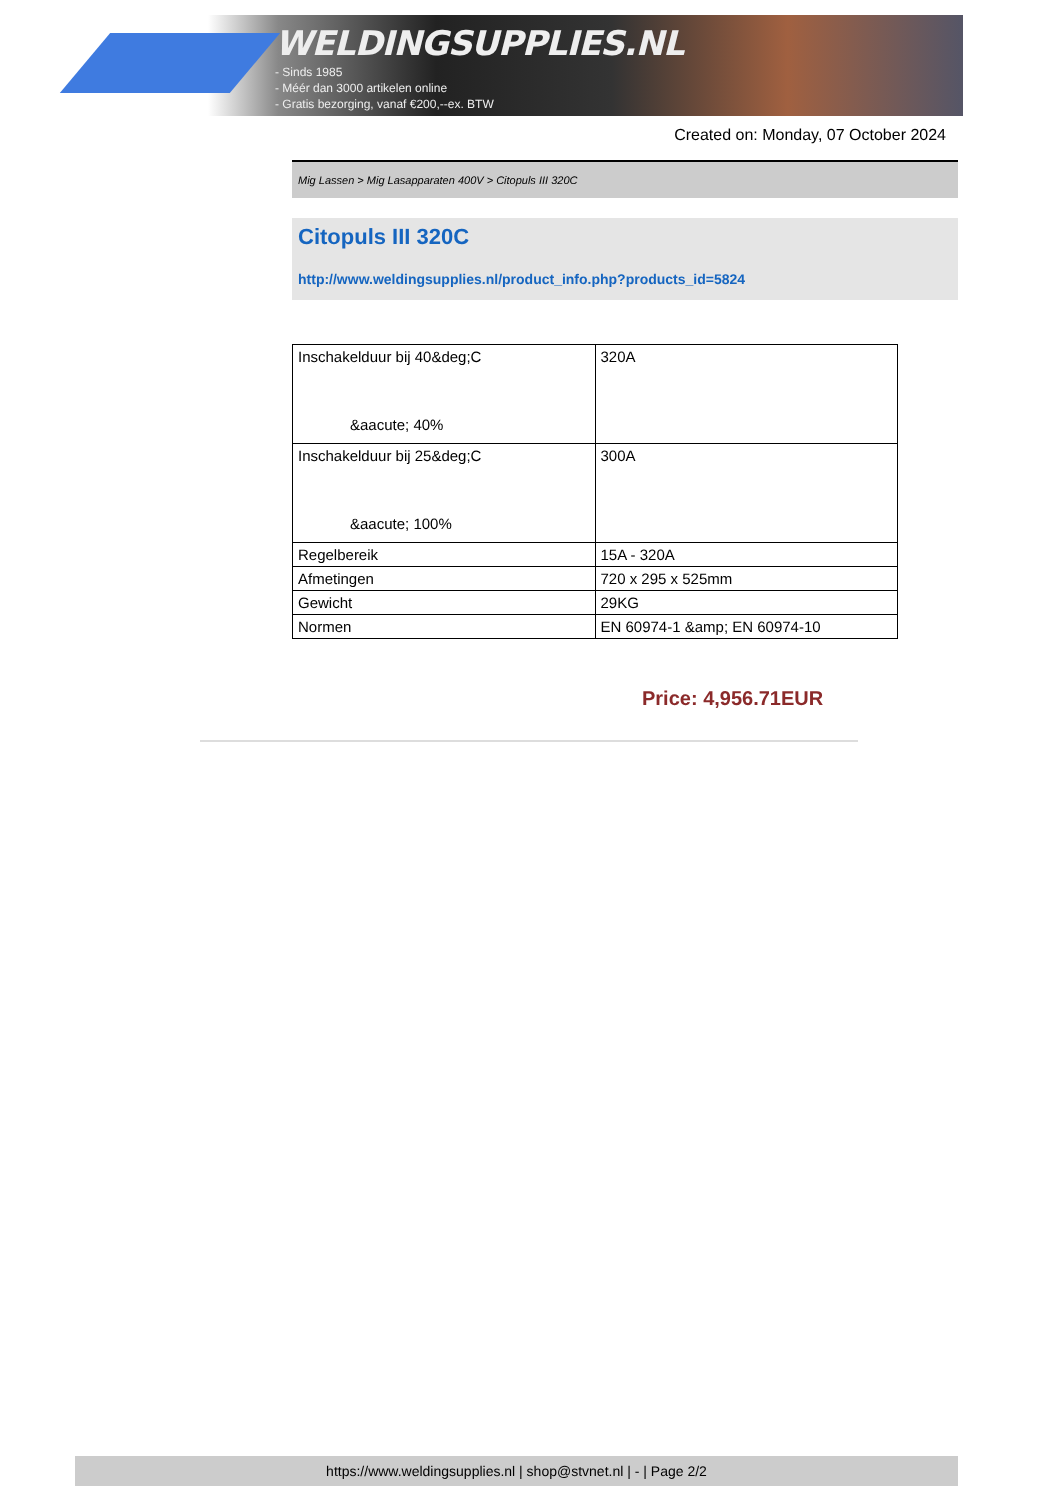WELDINGSUPPLIES.NL
- Sinds 1985
- Méér dan 3000 artikelen online
- Gratis bezorging, vanaf €200,--ex. BTW
Created on: Monday, 07 October 2024
Mig Lassen > Mig Lasapparaten 400V > Citopuls III 320C
Citopuls III 320C
http://www.weldingsupplies.nl/product_info.php?products_id=5824
| Inschakelduur bij 40&deg;C &aacute; 40% | 320A |
| Inschakelduur bij 25&deg;C &aacute; 100% | 300A |
| Regelbereik | 15A - 320A |
| Afmetingen | 720 x 295 x 525mm |
| Gewicht | 29KG |
| Normen | EN 60974-1 &amp; EN 60974-10 |
Price: 4,956.71EUR
https://www.weldingsupplies.nl | shop@stvnet.nl | - | Page 2/2